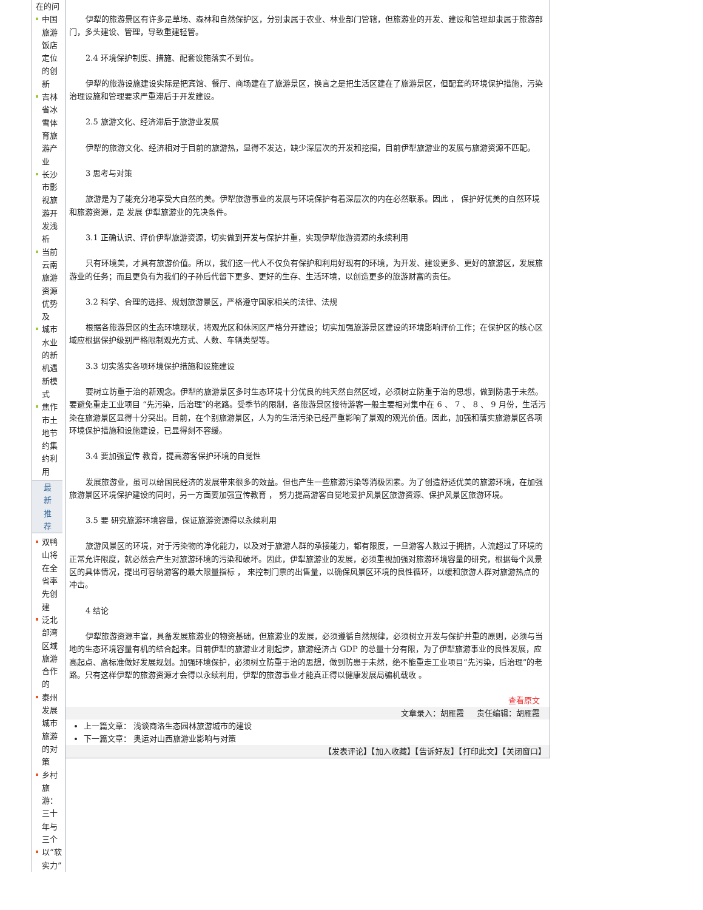在的问
中国旅游饭店定位的创新
吉林省冰雪体育旅游产业
长沙市影视旅游开发浅析
当前云南旅游资源优势及
城市水业的新机遇新模式
焦作市土地节约集约利用
最
新
推
荐
双鸭山将在全省率先创建
泛北部湾区域旅游合作的
泰州发展城市旅游的对策
乡村旅游：三十年与三个
以“软实力”
伊犁的旅游景区有许多是草场、森林和自然保护区，分别隶属于农业、林业部门管辖，但旅游业的开发、建设和管理却隶属于旅游部门，多头建设、管理，导致重建轻管。
2.4 环境保护制度、措施、配套设施落实不到位。
伊犁的旅游设施建设实际是把宾馆、餐厅、商场建在了旅游景区，换言之是把生活区建在了旅游景区，但配套的环境保护措施，污染治理设施和管理要求严重滞后于开发建设。
2.5 旅游文化、经济滞后于旅游业发展
伊犁的旅游文化、经济相对于目前的旅游热，显得不发达，缺少深层次的开发和挖掘，目前伊犁旅游业的发展与旅游资源不匹配。
3 思考与对策
旅游是为了能充分地享受大自然的美。伊犁旅游事业的发展与环境保护有着深层次的内在必然联系。因此 ， 保护好优美的自然环境和旅游资源，是 发展 伊犁旅游业的先决条件。
3.1 正确认识、评价伊犁旅游资源，切实做到开发与保护并重，实现伊犁旅游资源的永续利用
只有环境美，才具有旅游价值。所以，我们这一代人不仅负有保护和利用好现有的环境，为开发、建设更多、更好的旅游区，发展旅游业的任务；而且更负有为我们的子孙后代留下更多、更好的生存、生活环境，以创造更多的旅游财富的责任。
3.2 科学、合理的选择、规划旅游景区，严格遵守国家相关的法律、法规
根据各旅游景区的生态环境现状，将观光区和休闲区严格分开建设；切实加强旅游景区建设的环境影响评价工作；在保护区的核心区域应根据保护级别严格限制观光方式、人数、车辆类型等。
3.3 切实落实各项环境保护措施和设施建设
要树立防重于治的新观念。伊犁的旅游景区多时生态环境十分优良的纯天然自然区域，必须树立防重于治的思想，做到防患于未然。要避免重走工业项目 “先污染，后治理”的老路。受季节的限制，各旅游景区接待游客一般主要相对集中在 6 、 7 、 8 、 9 月份，生活污染在旅游景区显得十分突出。目前，在个别旅游景区，人为的生活污染已经严重影响了景观的观光价值。因此，加强和落实旅游景区各项环境保护措施和设施建设，已显得刻不容缓。
3.4 要加强宣传 教育，提高游客保护环境的自觉性
发展旅游业，虽可以给国民经济的发展带来很多的效益。但也产生一些旅游污染等消极因素。为了创造舒适优美的旅游环境，在加强旅游景区环境保护建设的同时，另一方面要加强宣传教育 ， 努力提高游客自觉地爱护风景区旅游资源、保护风景区旅游环境。
3.5 要 研究旅游环境容量，保证旅游资源得以永续利用
旅游风景区的环境，对于污染物的净化能力，以及对于旅游人群的承接能力，都有限度，一旦游客人数过于拥挤，人流超过了环境的正常允许限度，就必然会产生对旅游环境的污染和破坏。因此，伊犁旅游业的发展，必须重视加强对旅游环境容量的研究，根据每个风景区的具体情况，提出可容纳游客的最大限量指标 ， 来控制门票的出售量，以确保风景区环境的良性循环，以缓和旅游人群对旅游热点的冲击。
4 结论
伊犁旅游资源丰富，具备发展旅游业的物资基础，但旅游业的发展，必须遵循自然规律，必须树立开发与保护并重的原则，必须与当地的生态环境容量有机的结合起来。目前伊犁的旅游业才刚起步，旅游经济占 GDP 的总量十分有限，为了伊犁旅游事业的良性发展，应高起点、高标准做好发展规划。加强环境保护，必须树立防重于治的思想，做到防患于未然，绝不能重走工业项目“先污染，后治理”的老路。只有这样伊犁的旅游资源才会得以永续利用，伊犁的旅游事业才能真正得以健康发展局骗机载收 。
查看原文
文章录入：胡雁霞 责任编辑：胡雁霞
上一篇文章： 浅谈商洛生态园林旅游城市的建设
下一篇文章： 奥运对山西旅游业影响与对策
【发表评论】【加入收藏】【告诉好友】【打印此文】【关闭窗口】